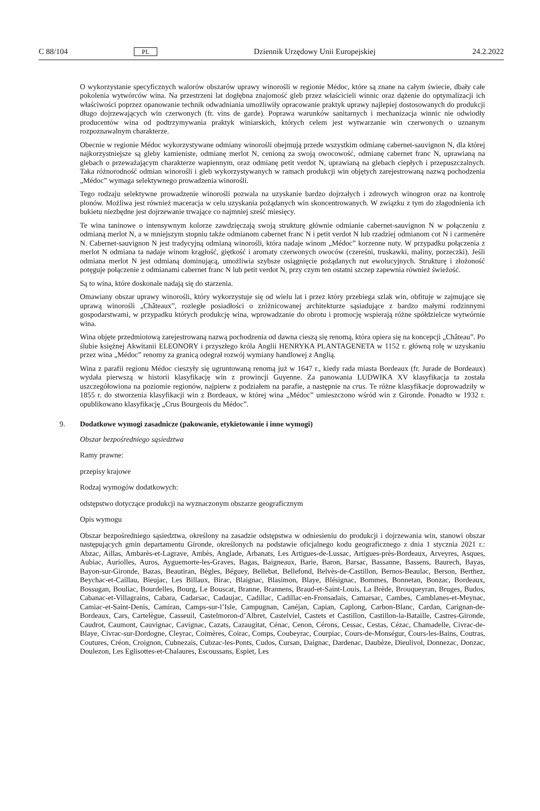C 88/104 PL Dziennik Urzędowy Unii Europejskiej 24.2.2022
O wykorzystanie specyficznych walorów obszarów uprawy winorośli w regionie Médoc, które są znane na całym świecie, dbały całe pokolenia wytwórców wina. Na przestrzeni lat dogłębna znajomość gleb przez właścicieli winnic oraz dążenie do optymalizacji ich właściwości poprzez opanowanie technik odwadniania umożliwiły opracowanie praktyk uprawy najlepiej dostosowanych do produkcji długo dojrzewających win czerwonych (fr. vins de garde). Poprawa warunków sanitarnych i mechanizacja winnic nie odwiodły producentów wina od podtrzymywania praktyk winiarskich, których celem jest wytwarzanie win czerwonych o uznanym rozpoznawalnym charakterze.
Obecnie w regionie Médoc wykorzystywane odmiany winorośli obejmują przede wszystkim odmianę cabernet-sauvignon N, dla której najkorzystniejsze są gleby kamieniste, odmianę merlot N, cenioną za swoją owocowość, odmianę cabernet franc N, uprawianą na glebach o przeważającym charakterze wapiennym, oraz odmianę petit verdot N, uprawianą na glebach ciepłych i przepuszczalnych. Taka różnorodność odmian winorośli i gleb wykorzystywanych w ramach produkcji win objętych zarejestrowaną nazwą pochodzenia „Médoc” wymaga selektywnego prowadzenia winorośli.
Tego rodzaju selektywne prowadzenie winorośli pozwala na uzyskanie bardzo dojrzałych i zdrowych winogron oraz na kontrolę plonów. Możliwa jest również maceracja w celu uzyskania pożądanych win skoncentrowanych. W związku z tym do złagodnienia ich bukietu niezbędne jest dojrzewanie trwające co najmniej sześć miesięcy.
Te wina taninowe o intensywnym kolorze zawdzięczają swoją strukturę głównie odmianie cabernet-sauvignon N w połączeniu z odmianą merlot N, a w mniejszym stopniu także odmianom cabernet franc N i petit verdot N lub rzadziej odmianom cot N i carmenère N. Cabernet-sauvignon N jest tradycyjną odmianą winorośli, która nadaje winom „Médoc” korzenne nuty. W przypadku połączenia z merlot N odmiana ta nadaje winom krągłość, giętkość i aromaty czerwonych owoców (czereśni, truskawki, maliny, porzeczki). Jeśli odmiana merlot N jest odmianą dominującą, umożliwia szybsze osiągnięcie pożądanych nut ewolucyjnych. Strukturę i złożoność potęguje połączenie z odmianami cabernet franc N lub petit verdot N, przy czym ten ostatni szczep zapewnia również świeżość.
Są to wina, które doskonale nadają się do starzenia.
Omawiany obszar uprawy winorośli, który wykorzystuje się od wielu lat i przez który przebiega szlak win, obfituje w zajmujące się uprawą winorośli „Châteaux”, rozległe posiadłości o zróżnicowanej architekturze sąsiadujące z bardzo małymi rodzinnymi gospodarstwami, w przypadku których produkcję wina, wprowadzanie do obrotu i promocję wspierają różne spółdzielcze wytwórnie wina.
Wina objęte przedmiotową zarejestrowaną nazwą pochodzenia od dawna cieszą się renomą, która opiera się na koncepcji „Château”. Po ślubie księżnej Akwitanii ELEONORY i przyszłego króla Anglii HENRYKA PLANTAGENETA w 1152 r. główną rolę w uzyskaniu przez wina „Médoc” renomy za granicą odegrał rozwój wymiany handlowej z Anglią.
Wina z parafii regionu Médoc cieszyły się ugruntowaną renomą już w 1647 r., kiedy rada miasta Bordeaux (fr. Jurade de Bordeaux) wydała pierwszą w historii klasyfikację win z prowincji Guyenne. Za panowania LUDWIKA XV klasyfikacja ta została uszczegółowiona na poziomie regionów, najpierw z podziałem na parafie, a następnie na crus. Te różne klasyfikacje doprowadziły w 1855 r. do stworzenia klasyfikacji win z Bordeaux, w której wina „Médoc” umieszczono wśród win z Gironde. Ponadto w 1932 r. opublikowano klasyfikację „Crus Bourgeois du Médoc”.
9. Dodatkowe wymogi zasadnicze (pakowanie, etykietowanie i inne wymogi)
Obszar bezpośredniego sąsiedztwa
Ramy prawne:
przepisy krajowe
Rodzaj wymogów dodatkowych:
odstępstwo dotyczące produkcji na wyznaczonym obszarze geograficznym
Opis wymogu
Obszar bezpośredniego sąsiedztwa, określony na zasadzie odstępstwa w odniesieniu do produkcji i dojrzewania win, stanowi obszar następujących gmin departamentu Gironde, określonych na podstawie oficjalnego kodu geograficznego z dnia 1 stycznia 2021 r.: Abzac, Aillas, Ambarès-et-Lagrave, Ambès, Anglade, Arbanats, Les Artigues-de-Lussac, Artigues-près-Bordeaux, Arveyres, Asques, Aubiac, Auriolles, Auros, Ayguemorte-les-Graves, Bagas, Baigneaux, Barie, Baron, Barsac, Bassanne, Bassens, Baurech, Bayas, Bayon-sur-Gironde, Bazas, Beautiran, Bègles, Béguey, Bellebat, Bellefond, Belvès-de-Castillon, Bernos-Beaulac, Berson, Berthez, Beychac-et-Caillau, Bieujac, Les Billaux, Birac, Blaignac, Blasimon, Blaye, Blésignac, Bommes, Bonnetan, Bonzac, Bordeaux, Bossugan, Bouliac, Bourdelles, Bourg, Le Bouscat, Branne, Brannens, Braud-et-Saint-Louis, La Brède, Brouqueyran, Bruges, Budos, Cabanac-et-Villagrains, Cabara, Cadarsac, Cadaujac, Cadillac, Cadillac-en-Fronsadais, Camarsac, Cambes, Camblanes-et-Meynac, Camiac-et-Saint-Denis, Camiran, Camps-sur-l’Isle, Campugnan, Canéjan, Capian, Caplong, Carbon-Blanc, Cardan, Carignan-de-Bordeaux, Cars, Cartelègue, Casseuil, Castelmoron-d’Albret, Castelviel, Castets et Castillon, Castillon-la-Bataille, Castres-Gironde, Caudrot, Caumont, Cauvignac, Cavignac, Cazats, Cazaugitat, Cénac, Cenon, Cérons, Cessac, Cestas, Cézac, Chamadelle, Civrac-de-Blaye, Civrac-sur-Dordogne, Cleyrac, Coimères, Coirac, Comps, Coubeyrac, Courpiac, Cours-de-Monségur, Cours-les-Bains, Coutras, Coutures, Créon, Croignon, Cubnezais, Cubzac-les-Ponts, Cudos, Cursan, Daignac, Dardenac, Daubèze, Dieulivol, Donnezac, Donzac, Doulezon, Les Eglisottes-et-Chalaures, Escoussans, Espiet, Les